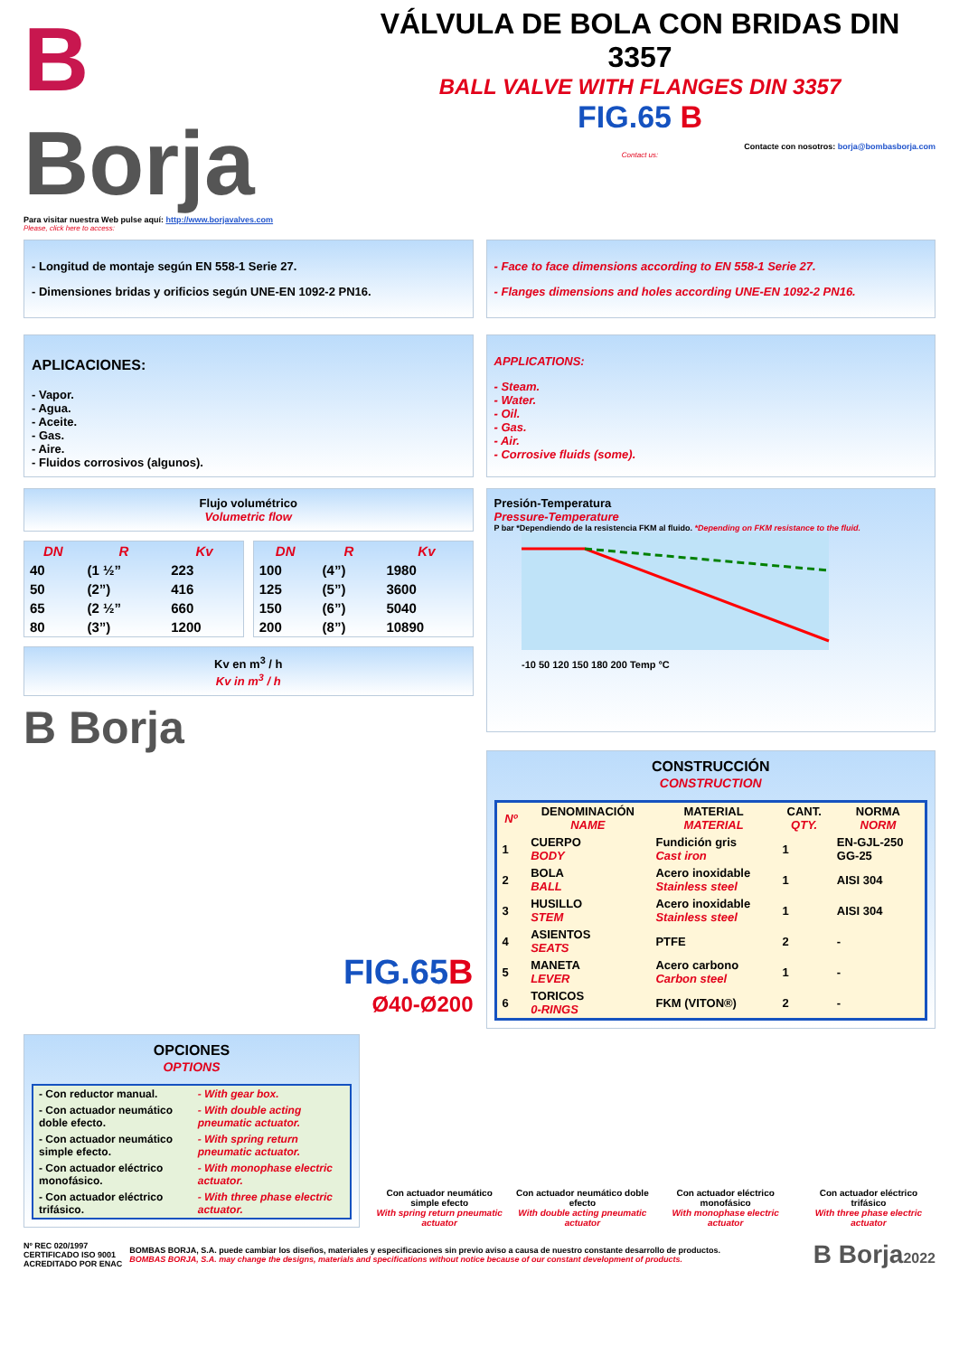B Borja
Para visitar nuestra Web pulse aquí: http://www.borjavalves.com
Please, click here to access:
VÁLVULA DE BOLA CON BRIDAS DIN 3357
BALL VALVE WITH FLANGES DIN 3357
FIG.65 B
Contacte con nosotros: borja@bombasborja.com
Contact us:
- Longitud de montaje según EN 558-1 Serie 27.
- Dimensiones bridas y orificios según UNE-EN 1092-2 PN16.
- Face to face dimensions according to EN 558-1 Serie 27.
- Flanges dimensions and holes according UNE-EN 1092-2 PN16.
APLICACIONES:
- Vapor.
- Agua.
- Aceite.
- Gas.
- Aire.
- Fluidos corrosivos (algunos).
APPLICATIONS:
- Steam.
- Water.
- Oil.
- Gas.
- Air.
- Corrosive fluids (some).
Flujo volumétrico
Volumetric flow
| DN | R | Kv |
| --- | --- | --- |
| 40 | (1 ½” | 223 |
| 50 | (2”) | 416 |
| 65 | (2 ½” | 660 |
| 80 | (3”) | 1200 |
| DN | R | Kv |
| --- | --- | --- |
| 100 | (4”) | 1980 |
| 125 | (5”) | 3600 |
| 150 | (6”) | 5040 |
| 200 | (8”) | 10890 |
Kv en m<sup>3</sup> / h
Kv in m<sup>3</sup> / h
B Borja
FIG.65B
Ø40-Ø200
Presión-Temperatura
Pressure-Temperature
P bar *Dependiendo de la resistencia FKM al fluido. *Depending on FKM resistance to the fluid.
-10 50 120 150 180 200 Temp °C
CONSTRUCCIÓN
CONSTRUCTION
| Nº | DENOMINACIÓN NAME | MATERIAL MATERIAL | CANT. QTY. | NORMA NORM |
| --- | --- | --- | --- | --- |
| 1 | CUERPO BODY | Fundición gris Cast iron | 1 | EN-GJL-250 GG-25 |
| 2 | BOLA BALL | Acero inoxidable Stainless steel | 1 | AISI 304 |
| 3 | HUSILLO STEM | Acero inoxidable Stainless steel | 1 | AISI 304 |
| 4 | ASIENTOS SEATS | PTFE | 2 | - |
| 5 | MANETA LEVER | Acero carbono Carbon steel | 1 | - |
| 6 | TORICOS 0-RINGS | FKM (VITON®) | 2 | - |
OPCIONES
OPTIONS
| - Con reductor manual. | - With gear box. |
| - Con actuador neumático doble efecto. | - With double acting pneumatic actuator. |
| - Con actuador neumático simple efecto. | - With spring return pneumatic actuator. |
| - Con actuador eléctrico monofásico. | - With monophase electric actuator. |
| - Con actuador eléctrico trifásico. | - With three phase electric actuator. |
Con actuador neumático simple efecto
With spring return pneumatic actuator
Con actuador neumático doble efecto
With double acting pneumatic actuator
Con actuador eléctrico monofásico
With monophase electric actuator
Con actuador eléctrico trifásico
With three phase electric actuator
Nº REC 020/1997
CERTIFICADO ISO 9001
ACREDITADO POR ENAC
BOMBAS BORJA, S.A. puede cambiar los diseños, materiales y especificaciones sin previo aviso a causa de nuestro constante desarrollo de productos.
BOMBAS BORJA, S.A. may change the designs, materials and specifications without notice because of our constant development of products.
B Borja2022